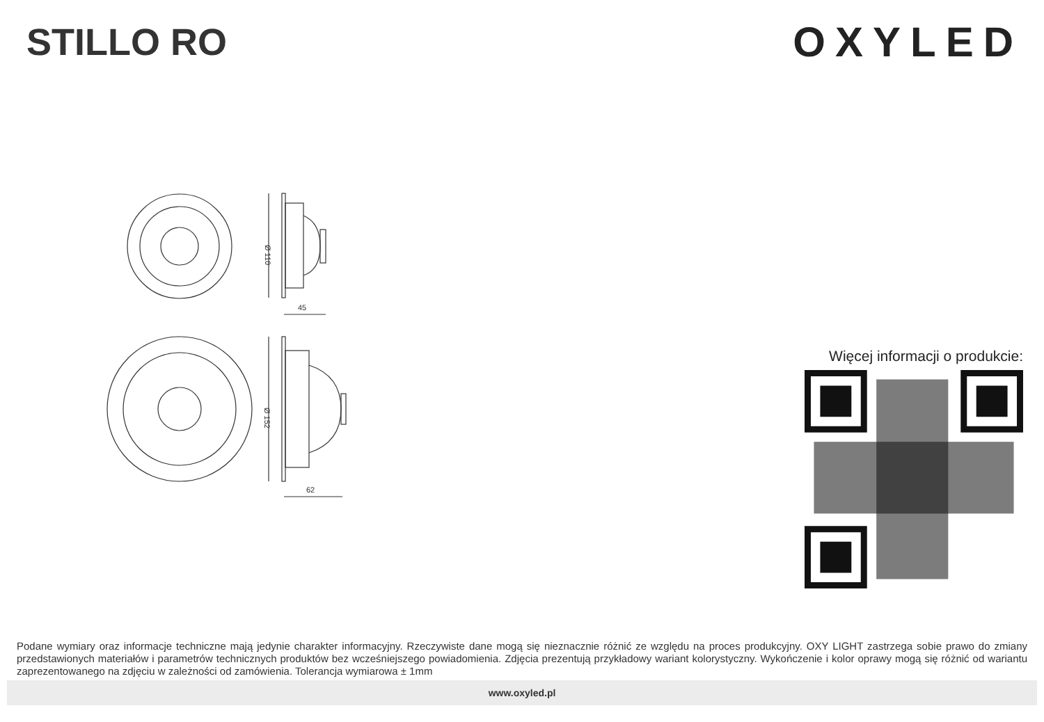STILLO RO OXYLED
Ø 110
45
Ø 152
62
Więcej informacji o produkcie:
Podane wymiary oraz informacje techniczne mają jedynie charakter informacyjny. Rzeczywiste dane mogą się nieznacznie różnić ze względu na proces produkcyjny. OXY LIGHT zastrzega sobie prawo do zmiany przedstawionych materiałów i parametrów technicznych produktów bez wcześniejszego powiadomienia. Zdjęcia prezentują przykładowy wariant kolorystyczny. Wykończenie i kolor oprawy mogą się różnić od wariantu zaprezentowanego na zdjęciu w zależności od zamówienia. Tolerancja wymiarowa ± 1mm
www.oxyled.pl